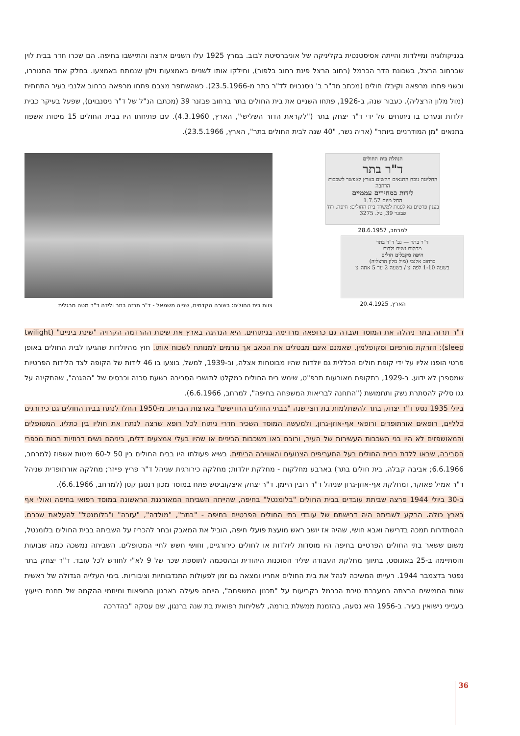בגניקולוגיה ומיילדות והייתה אסיסטנטית בקליניקה של אוניברסיטת לבוב. במרץ 1925 עלו השניים ארצה והתיישבו בחיפה. הם שכרו חדר בבית לוין שברחוב הרצל, בשכונת הדר הכרמל (רחוב הרצל פינת רחוב בלפור), וחילקו אותו לשניים באמצעות וילון שנמתח באמצעו. בחלק אחד התגוררו, ובשני פתחו מרפאה וקיבלו חולים (מכתב מד"ר ב' ניסנבוים לד"ר בתר מ-23.5.1966). כשהשתפר מצבם פתחו מרפאה ברחוב אלנבי בעיר התחתית (מול מלון הרצליה). כעבור שנה, ב-1926, פתחו השניים את בית החולים בתר ברחוב פבזנר 39 (מכתבו הנ"ל של ד"ר ניסנבוים), שפעל בעיקר כבית יולדות ונערכו בו ניתוחים על ידי ד"ר יצחק בתר ("לקראת הדור השלישי", הארץ, 4.3.1960). עם פתיחתו היו בבית החולים 15 מיטות אשפוז בתנאים "מן המודרניים ביותר" (אריה נשר, "40 שנה לבית החולים בתר", הארץ, 23.5.1966).
הנהלת בית החולים
ד"ר בתר
החליטה נוכח התנאים הקשים בארץ לאפשר לשכבות הרחבה
לידות במחירים עממיים
החל מיום 1.7.57
בענין פרטים נא לפנות למשרד בית החולים: חיפה, רח' פבזנר 39, טל. 3275
למרחב, 28.6.1957
ד"ר בתר — נב' ד"ר בתר
מחלות נשים ולדות
חיפה מקבלים חולים
ברחוב אלנבי (מול מלון הרצליה)
בשעה 1-10 לפה"צ / בשעה 2 עד 5 אחה"צ
הארץ, 20.4.1925
צוות בית החולים: בשורה הקדמית, שנייה משמאל - ד"ר תרזה בתר ולידה ד"ר מטה מרגלית
ד"ר תרזה בתר ניהלה את המוסד ועבדה גם כרופאה מרדימה בניתוחים. היא הנהיגה בארץ את שיטת ההרדמה הקרויה "שינת ביניים" (twilight sleep): הזרקת מורפיום וסקופלמין, שאמנם אינם מבטלים את הכאב אך גורמים למנותח לשכוח אותו. חוץ מהיולדות שהגיעו לבית החולים באופן פרטי הופנו אליו על ידי קופת חולים הכללית גם יולדות שהיו מבוטחות אצלה, וב-1939, למשל, בוצעו בו 46 לידות של הקופה לצד הלידות הפרטיות שמספרן לא ידוע. ב-1929, בתקופת מאורעות תרפ"ט, שימש בית החולים כמקלט לתושבי הסביבה בשעת סכנה וכבסיס של "ההגנה", שהתקינה על גגו סליק להסתרת נשק ותחמושת ("התחנה לבריאות המשפחה בחיפה", למרחב, 6.6.1966).
ביולי 1935 נסע ד"ר יצחק בתר להשתלמות בת חצי שנה "בבתי החולים החדישים" בארצות הברית. מ-1950 החלו לנתח בבית החולים גם כירורגים כלליים, רופאים אורתופדים ורופאי אף-אוזן-גרון, ולמעשה המוסד השכיר חדרי ניתוח לכל רופא שרצה לנתח את חוליו בין כתליו. המטופלים והמאושפזים לא היו בני השכבות העשירות של העיר, ורובם באו משכבות הביניים או שהיו בעלי אמצעים דלים, ביניהם נשים דרוזיות רבות מכפרי הסביבה, שבאו ללדת בבית החולים בעל התעריפים הצנועים והאווירה הביתית. בשיא פעולתו היו בבית החולים בין 50 ל-60 מיטות אשפוז (למרחב, 6.6.1966; אביבה קבלה, בית חולים בתר) בארבע מחלקות - מחלקת יולדות; מחלקה כירורגית שניהל ד"ר פריץ פייזר; מחלקה אורתופדית שניהל ד"ר אמיל פאוקר, ומחלקת אף-אוזן-גרון שניהל ד"ר רובין היימן. ד"ר יצחק איצקוביטש פתח במוסד מכון רנטגן קטן (למרחב, 6.6.1966).
ב-30 ביולי 1944 פרצה שביתת עובדים בבית החולים "בלומנטל" בחיפה, שהייתה השביתה המאורגנת הראשונה במוסד רפואי בחיפה ואולי אף בארץ כולה. הרקע לשביתה היה דרישתם של עובדי בתי החולים הפרטיים בחיפה - "בתר", "מולדה", "עזרה" ו"בלומנטל" להעלאת שכרם. ההסתדרות תמכה בדרישה ואבא חושי, שהיה אז יושב ראש מועצת פועלי חיפה, הוביל את המאבק ובחר להכריז על השביתה בבית החולים בלומנטל, משום ששאר בתי החולים הפרטיים בחיפה היו מוסדות ליולדות או לחולים כירורגיים, וחושי חשש לחיי המטופלים. השביתה נמשכה כמה שבועות והסתיימה ב-25 באוגוסט, בתיווך מחלקת העבודה שליד הסוכנות היהודית ובהסכמה לתוספת שכר של 9 לא"י לחודש לכל עובד. ד"ר יצחק בתר נפטר בדצמבר 1944. רעייתו המשיכה לנהל את בית החולים אחריו ומצאה גם זמן לפעולות התנדבותיות וציבוריות. בימי העלייה הגדולה של ראשית שנות החמישים הרצתה במעברת טירת הכרמל בקביעות על "תכנון המשפחה", הייתה פעילה בארגון הרופאות ומיוזמי ההקמה של תחנת הייעוץ בענייני נישואין בעיר. ב-1956 היא נסעה, בהזמנת ממשלת בורמה, לשליחות רפואית בת שנה ברנגון, שם עסקה "בהדרכה
36